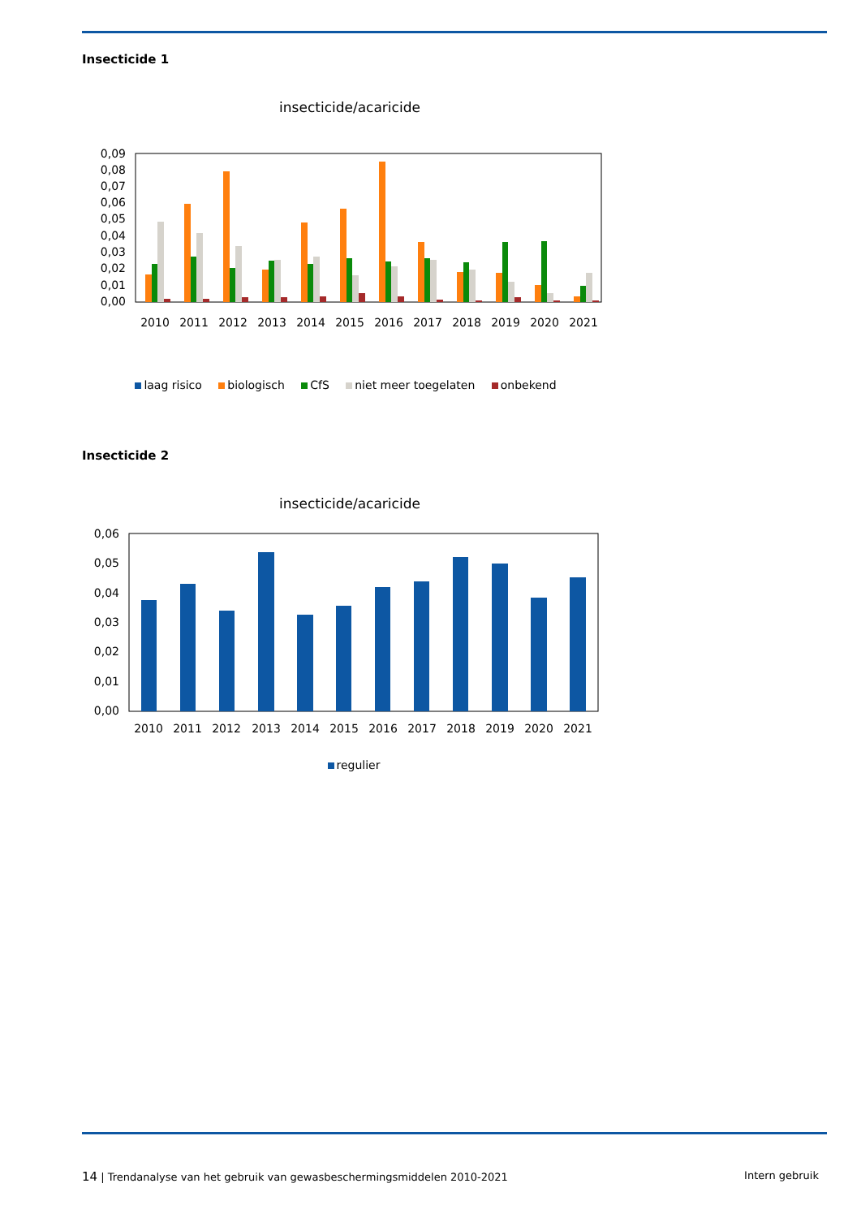Insecticide 1
insecticide/acaricide
0,09
0,08
0,07
0,06
0,05
0,04
0,03
0,02
0,01
0,00
2010
2011
2012
2013
2014
2015
2016
2017
2018
2019
2020
2021
laag risico biologisch CfS niet meer toegelaten onbekend
Insecticide 2
insecticide/acaricide
0,06
0,05
0,04
0,03
0,02
0,01
0,00
2010
2011
2012
2013
2014
2015
2016
2017
2018
2019
2020
2021
regulier
14 | Trendanalyse van het gebruik van gewasbeschermingsmiddelen 2010-2021
Intern gebruik